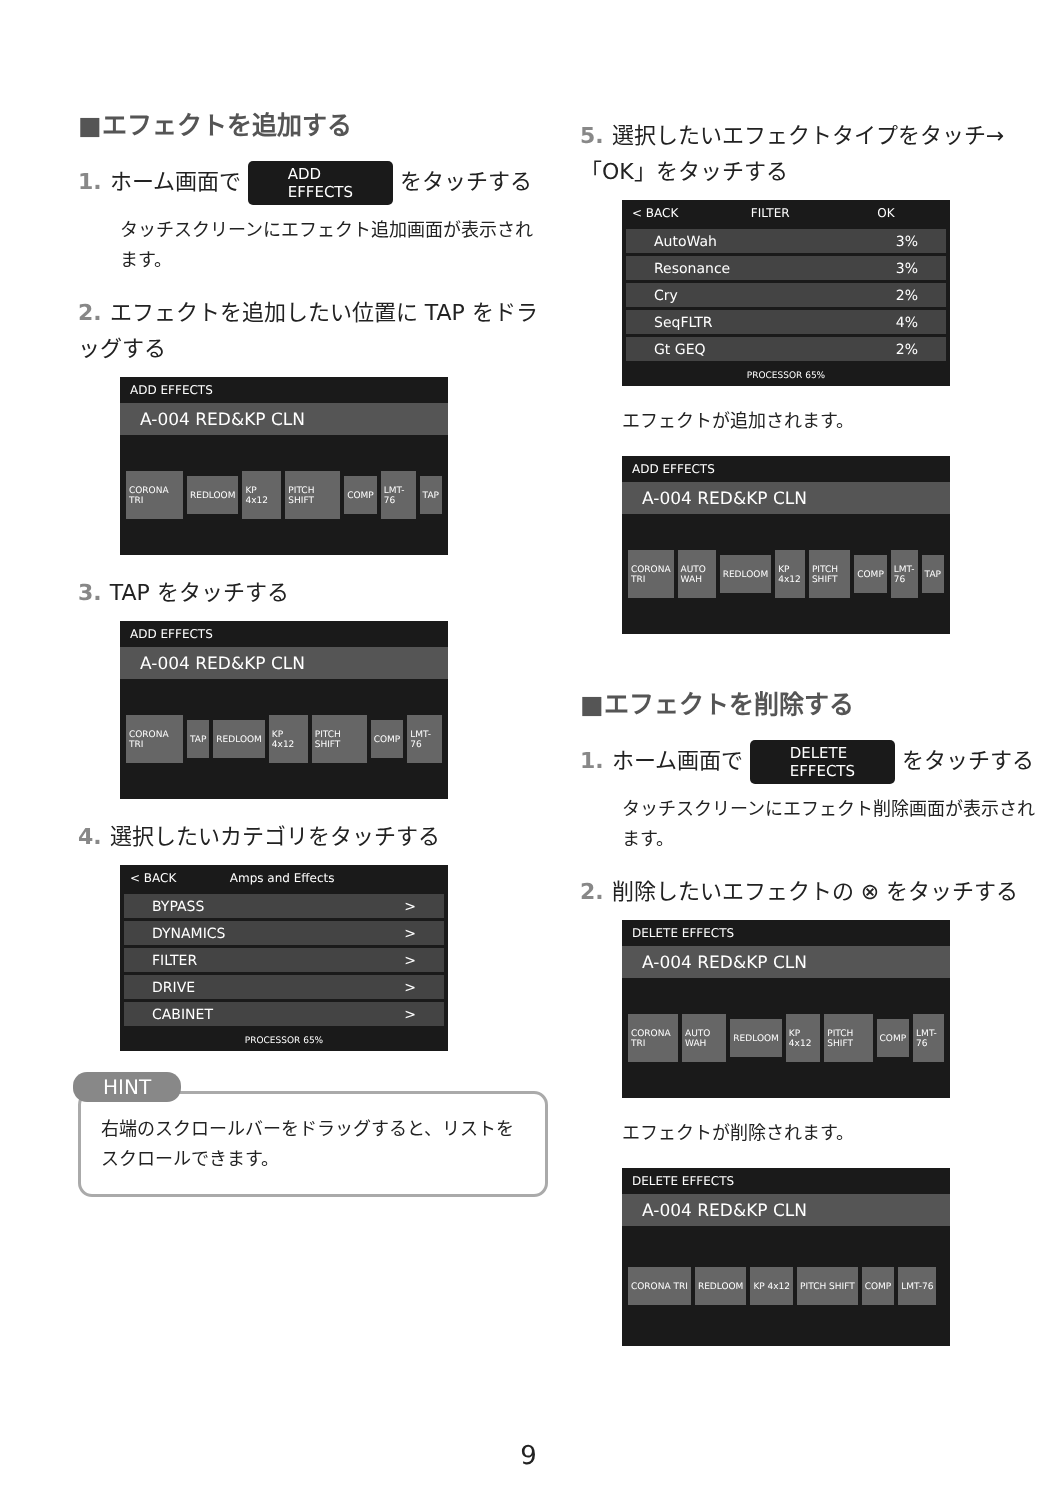■エフェクトを追加する
1. ホーム画面で ADD
EFFECTS をタッチする
タッチスクリーンにエフェクト追加画面が表示されます。
2. エフェクトを追加したい位置に TAP をドラッグする
ADD EFFECTS
A-004 RED&KP CLN
CORONA TRI REDLOOM KP 4x12 PITCH SHIFT COMP LMT-76 TAP
3. TAP をタッチする
ADD EFFECTS
A-004 RED&KP CLN
CORONA TRI TAP REDLOOM KP 4x12 PITCH SHIFT COMP LMT-76
4. 選択したいカテゴリをタッチする
< BACK Amps and Effects
BYPASS >
DYNAMICS >
FILTER >
DRIVE >
CABINET >
PROCESSOR 65%
HINT
右端のスクロールバーをドラッグすると、リストをスクロールできます。
5. 選択したいエフェクトタイプをタッチ→「OK」をタッチする
< BACK FILTER OK
AutoWah 3%
Resonance 3%
Cry 2%
SeqFLTR 4%
Gt GEQ 2%
PROCESSOR 65%
エフェクトが追加されます。
ADD EFFECTS
A-004 RED&KP CLN
CORONA TRI AUTO WAH REDLOOM KP 4x12 PITCH SHIFT COMP LMT-76 TAP
■エフェクトを削除する
1. ホーム画面で DELETE
EFFECTS をタッチする
タッチスクリーンにエフェクト削除画面が表示されます。
2. 削除したいエフェクトの ⊗ をタッチする
DELETE EFFECTS
A-004 RED&KP CLN
CORONA TRI AUTO WAH REDLOOM KP 4x12 PITCH SHIFT COMP LMT-76
エフェクトが削除されます。
DELETE EFFECTS
A-004 RED&KP CLN
CORONA TRI REDLOOM KP 4x12 PITCH SHIFT COMP LMT-76
9